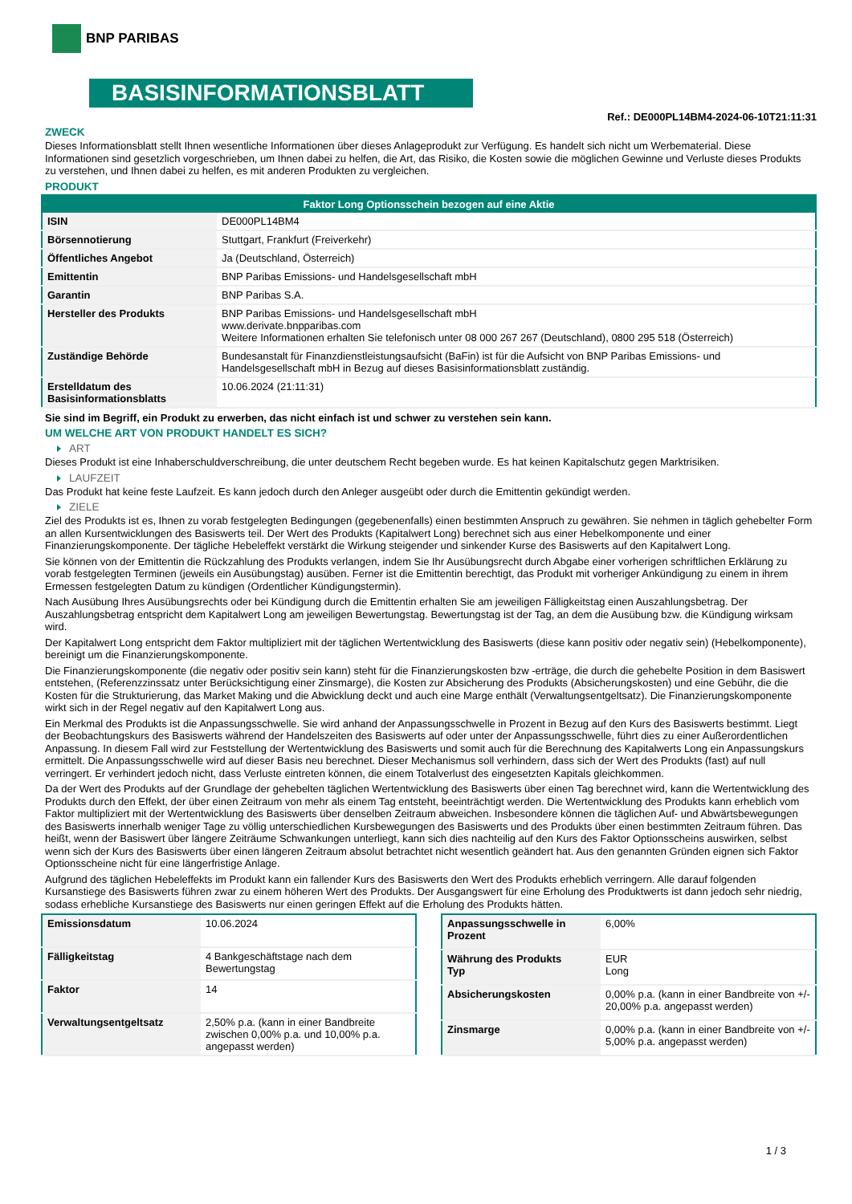BNP PARIBAS
BASISINFORMATIONSBLATT
Ref.: DE000PL14BM4-2024-06-10T21:11:31
ZWECK
Dieses Informationsblatt stellt Ihnen wesentliche Informationen über dieses Anlageprodukt zur Verfügung. Es handelt sich nicht um Werbematerial. Diese Informationen sind gesetzlich vorgeschrieben, um Ihnen dabei zu helfen, die Art, das Risiko, die Kosten sowie die möglichen Gewinne und Verluste dieses Produkts zu verstehen, und Ihnen dabei zu helfen, es mit anderen Produkten zu vergleichen.
PRODUKT
| Faktor Long Optionsschein bezogen auf eine Aktie | |
| --- | --- |
| ISIN | DE000PL14BM4 |
| Börsennotierung | Stuttgart, Frankfurt (Freiverkehr) |
| Öffentliches Angebot | Ja (Deutschland, Österreich) |
| Emittentin | BNP Paribas Emissions- und Handelsgesellschaft mbH |
| Garantin | BNP Paribas S.A. |
| Hersteller des Produkts | BNP Paribas Emissions- und Handelsgesellschaft mbH www.derivate.bnpparibas.com Weitere Informationen erhalten Sie telefonisch unter 08 000 267 267 (Deutschland), 0800 295 518 (Österreich) |
| Zuständige Behörde | Bundesanstalt für Finanzdienstleistungsaufsicht (BaFin) ist für die Aufsicht von BNP Paribas Emissions- und Handelsgesellschaft mbH in Bezug auf dieses Basisinformationsblatt zuständig. |
| Erstelldatum des Basisinformationsblatts | 10.06.2024 (21:11:31) |
Sie sind im Begriff, ein Produkt zu erwerben, das nicht einfach ist und schwer zu verstehen sein kann.
UM WELCHE ART VON PRODUKT HANDELT ES SICH?
ART
Dieses Produkt ist eine Inhaberschuldverschreibung, die unter deutschem Recht begeben wurde. Es hat keinen Kapitalschutz gegen Marktrisiken.
LAUFZEIT
Das Produkt hat keine feste Laufzeit. Es kann jedoch durch den Anleger ausgeübt oder durch die Emittentin gekündigt werden.
ZIELE
Ziel des Produkts ist es, Ihnen zu vorab festgelegten Bedingungen (gegebenenfalls) einen bestimmten Anspruch zu gewähren. Sie nehmen in täglich gehebelter Form an allen Kursentwicklungen des Basiswerts teil. Der Wert des Produkts (Kapitalwert Long) berechnet sich aus einer Hebelkomponente und einer Finanzierungskomponente. Der tägliche Hebeleffekt verstärkt die Wirkung steigender und sinkender Kurse des Basiswerts auf den Kapitalwert Long.
Sie können von der Emittentin die Rückzahlung des Produkts verlangen, indem Sie Ihr Ausübungsrecht durch Abgabe einer vorherigen schriftlichen Erklärung zu vorab festgelegten Terminen (jeweils ein Ausübungstag) ausüben. Ferner ist die Emittentin berechtigt, das Produkt mit vorheriger Ankündigung zu einem in ihrem Ermessen festgelegten Datum zu kündigen (Ordentlicher Kündigungstermin).
Nach Ausübung Ihres Ausübungsrechts oder bei Kündigung durch die Emittentin erhalten Sie am jeweiligen Fälligkeitstag einen Auszahlungsbetrag. Der Auszahlungsbetrag entspricht dem Kapitalwert Long am jeweiligen Bewertungstag. Bewertungstag ist der Tag, an dem die Ausübung bzw. die Kündigung wirksam wird.
Der Kapitalwert Long entspricht dem Faktor multipliziert mit der täglichen Wertentwicklung des Basiswerts (diese kann positiv oder negativ sein) (Hebelkomponente), bereinigt um die Finanzierungskomponente.
Die Finanzierungskomponente (die negativ oder positiv sein kann) steht für die Finanzierungskosten bzw -erträge, die durch die gehebelte Position in dem Basiswert entstehen, (Referenzzinssatz unter Berücksichtigung einer Zinsmarge), die Kosten zur Absicherung des Produkts (Absicherungskosten) und eine Gebühr, die die Kosten für die Strukturierung, das Market Making und die Abwicklung deckt und auch eine Marge enthält (Verwaltungsentgeltsatz). Die Finanzierungskomponente wirkt sich in der Regel negativ auf den Kapitalwert Long aus.
Ein Merkmal des Produkts ist die Anpassungsschwelle. Sie wird anhand der Anpassungsschwelle in Prozent in Bezug auf den Kurs des Basiswerts bestimmt. Liegt der Beobachtungskurs des Basiswerts während der Handelszeiten des Basiswerts auf oder unter der Anpassungsschwelle, führt dies zu einer Außerordentlichen Anpassung. In diesem Fall wird zur Feststellung der Wertentwicklung des Basiswerts und somit auch für die Berechnung des Kapitalwerts Long ein Anpassungskurs ermittelt. Die Anpassungsschwelle wird auf dieser Basis neu berechnet. Dieser Mechanismus soll verhindern, dass sich der Wert des Produkts (fast) auf null verringert. Er verhindert jedoch nicht, dass Verluste eintreten können, die einem Totalverlust des eingesetzten Kapitals gleichkommen.
Da der Wert des Produkts auf der Grundlage der gehebelten täglichen Wertentwicklung des Basiswerts über einen Tag berechnet wird, kann die Wertentwicklung des Produkts durch den Effekt, der über einen Zeitraum von mehr als einem Tag entsteht, beeinträchtigt werden. Die Wertentwicklung des Produkts kann erheblich vom Faktor multipliziert mit der Wertentwicklung des Basiswerts über denselben Zeitraum abweichen. Insbesondere können die täglichen Auf- und Abwärtsbewegungen des Basiswerts innerhalb weniger Tage zu völlig unterschiedlichen Kursbewegungen des Basiswerts und des Produkts über einen bestimmten Zeitraum führen. Das heißt, wenn der Basiswert über längere Zeiträume Schwankungen unterliegt, kann sich dies nachteilig auf den Kurs des Faktor Optionsscheins auswirken, selbst wenn sich der Kurs des Basiswerts über einen längeren Zeitraum absolut betrachtet nicht wesentlich geändert hat. Aus den genannten Gründen eignen sich Faktor Optionsscheine nicht für eine längerfristige Anlage.
Aufgrund des täglichen Hebeleffekts im Produkt kann ein fallender Kurs des Basiswerts den Wert des Produkts erheblich verringern. Alle darauf folgenden Kursanstiege des Basiswerts führen zwar zu einem höheren Wert des Produkts. Der Ausgangswert für eine Erholung des Produktwerts ist dann jedoch sehr niedrig, sodass erhebliche Kursanstiege des Basiswerts nur einen geringen Effekt auf die Erholung des Produkts hätten.
| Emissionsdatum | 10.06.2024 |
| Fälligkeitstag | 4 Bankgeschäftstage nach dem Bewertungstag |
| Faktor | 14 |
| Verwaltungsentgeltsatz | 2,50% p.a. (kann in einer Bandbreite zwischen 0,00% p.a. und 10,00% p.a. angepasst werden) |
| Anpassungsschwelle in Prozent | 6,00% |
| Währung des Produkts Typ | EUR Long |
| Absicherungskosten | 0,00% p.a. (kann in einer Bandbreite von +/- 20,00% p.a. angepasst werden) |
| Zinsmarge | 0,00% p.a. (kann in einer Bandbreite von +/- 5,00% p.a. angepasst werden) |
1 / 3